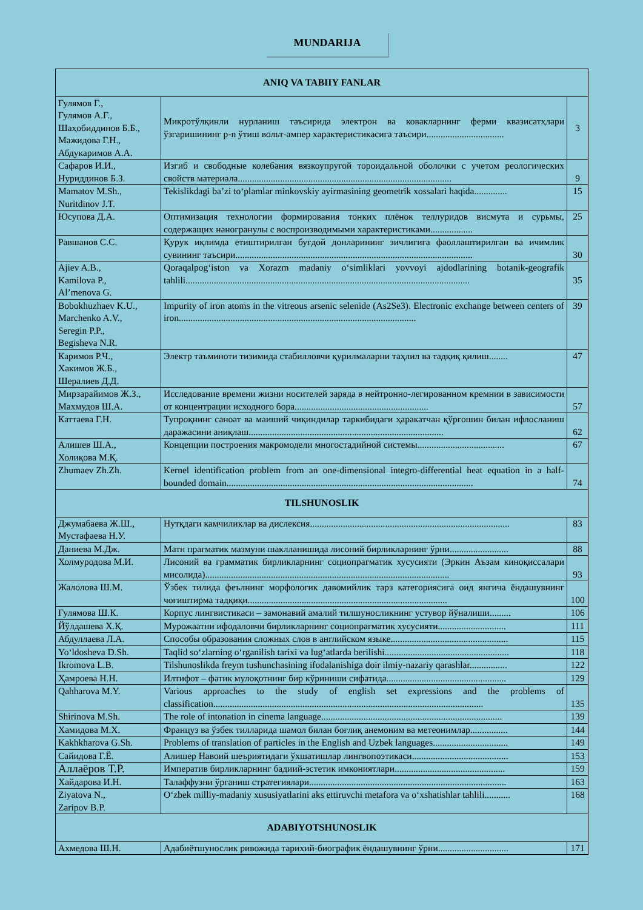MUNDARIJA
| ANIQ VA TABIIY FANLAR | | |
| --- | --- | --- |
| Гулямов Г., Гулямов А.Г., Шаҳобиддинов Б.Б., Мажидова Г.Н., Абдукаримов А.А. | Микротўлқинли нурланиш таъсирида электрон ва ковакларнинг ферми квазисатҳлари ўзгаришининг p-n ўтиш вольт-ампер характеристикасига таъсири................................. | 3 |
| Сафаров И.И., Нуриддинов Б.З. | Изгиб и свободные колебания вязкоупругой тороидальной оболочки с учетом реологических свойств материала........................................................................................... | 9 |
| Mamatov M.Sh., Nuritdinov J.T. | Tekislikdagi ba’zi to‘plamlar minkovskiy ayirmasining geometrik xossalari haqida.............. | 15 |
| Юсупова Д.А. | Оптимизация технологии формирования тонких плёнок теллуридов висмута и сурьмы, содержащих наногранулы с воспроизводимыми характеристиками.................. | 25 |
| Равшанов С.С. | Қурук иқлимда етиштирилган буғдой донларининг зичлигига фаоллаштирилган ва ичимлик сувининг таъсири..................................................................................................... | 30 |
| Ajiev A.B., Kamilova P., Al’menova G. | Qoraqalpog‘iston va Xorazm madaniy o‘simliklari yovvoyi ajdodlarining botanik-geografik tahlili......................................................................................................................... | 35 |
| Bobokhuzhaev K.U., Marchenko A.V., Seregin P.P., Begisheva N.R. | Impurity of iron atoms in the vitreous arsenic selenide (As2Se3). Electronic exchange between centers of iron..................................................................................................... | 39 |
| Каримов Р.Ч., Хакимов Ж.Б., Шералиев Д.Д. | Электр таъминоти тизимида стабилловчи қурилмаларни таҳлил ва тадқиқ қилиш........ | 47 |
| Мирзарайимов Ж.З., Махмудов Ш.А. | Исследование времени жизни носителей заряда в нейтронно-легированном кремнии в зависимости от концентрации исходного бора......................................................... | 57 |
| Каттаева Г.Н. | Тупроқнинг саноат ва маиший чиқиндилар таркибидаги ҳаракатчан қўрғошин билан ифлосланиш даражасини аниқлаш................................................................................... | 62 |
| Алишев Ш.А., Холиқова М.Қ. | Концепции построения макромодели многостадийной системы..................................... | 67 |
| Zhumaev Zh.Zh. | Kernel identification problem from an one-dimensional integro-differential heat equation in a half-bounded domain......................................................................................................... | 74 |
| TILSHUNOSLIK | | |
| Джумабаева Ж.Ш., Мустафаева Н.У. | Нутқдаги камчиликлар ва дислексия..................................................................................... | 83 |
| Даниева М.Дж. | Матн прагматик мазмуни шаклланишида лисоний бирликларнинг ўрни......................... | 88 |
| Холмуродова М.И. | Лисоний ва грамматик бирликларнинг социопрагматик хусусияти (Эркин Аъзам киноқиссалари мисолида)........................................................................................................ | 93 |
| Жалолова Ш.М. | Ўзбек тилида феълнинг морфологик давомийлик тарз категориясига оид янгича ёндашувнинг чоғиштирма тадқиқи..................................................................................... | 100 |
| Гулямова Ш.К. | Корпус лингвистикаси – замонавий амалий тилшуносликнинг устувор йўналиши......... | 106 |
| Йўлдашева Х.Қ. | Мурожаатни ифодаловчи бирликларнинг социопрагматик хусусияти............................. | 111 |
| Абдуллаева Л.А. | Способы образования сложных слов в английском языке.................................................. | 115 |
| Yo‘ldosheva D.Sh. | Taqlid so‘zlarning o‘rganilish tarixi va lug‘atlarda berilishi..................................................... | 118 |
| Ikromova L.B. | Tilshunoslikda freym tushunchasining ifodalanishiga doir ilmiy-nazariy qarashlar................ | 122 |
| Ҳамроева Н.Н. | Илтифот – фатик мулоқотнинг бир кўриниши сифатида................................................... | 129 |
| Qahharova M.Y. | Various approaches to the study of english set expressions and the problems of classification................................................................................................................... | 135 |
| Shirinova M.Sh. | The role of intonation in cinema language............................................................................. | 139 |
| Хамидова М.Х. | Француз ва ўзбек тилларида шамол билан боғлиқ анемоним ва метеонимлар................ | 144 |
| Kakhkharova G.Sh. | Problems of translation of particles in the English and Uzbek languages................................ | 149 |
| Сайидова Г.Ё. | Алишер Навоий шеъриятидаги ўхшатишлар лингвопоэтикаси......................................... | 153 |
| Аллаёров Т.Р. | Императив бирликларнинг бадиий-эстетик имкониятлари............................................... | 159 |
| Хайдарова И.Н. | Талаффузни ўрганиш стратегиялари.................................................................................... | 163 |
| Ziyatova N., Zaripov B.P. | O‘zbek milliy-madaniy xususiyatlarini aks ettiruvchi metafora va o‘xshatishlar tahlili........... | 168 |
| ADABIYOTSHUNOSLIK | | |
| Ахмедова Ш.Н. | Адабиётшунослик ривожида тарихий-биографик ёндашувнинг ўрни.............................. | 171 |